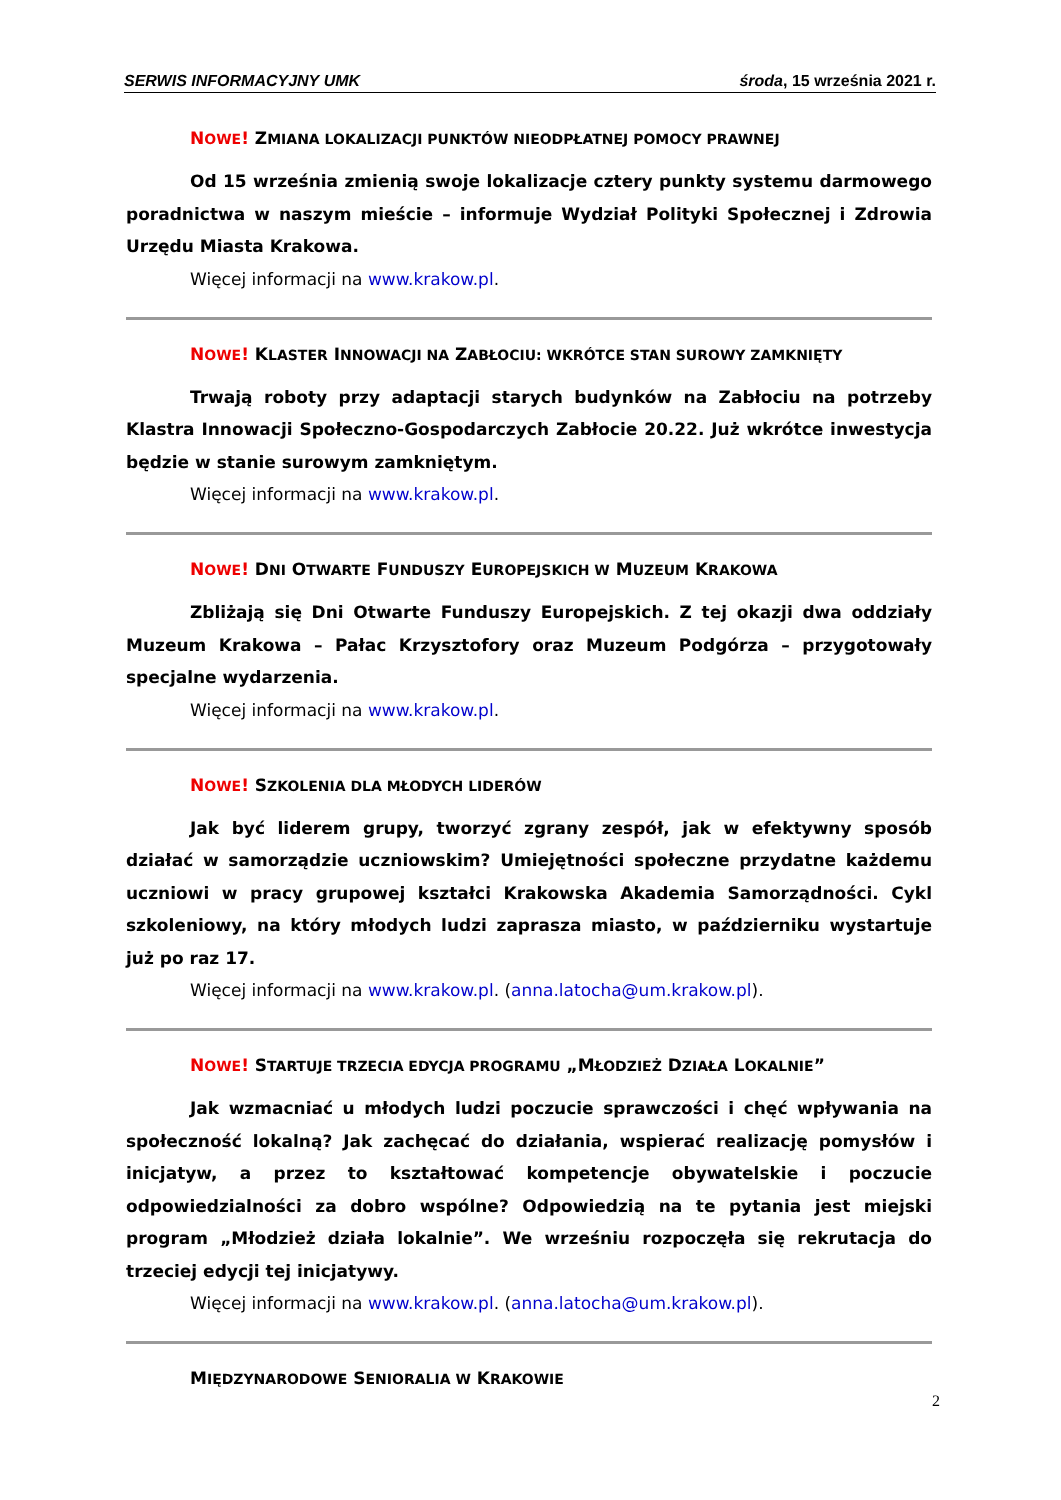SERWIS INFORMACYJNY UMK środa, 15 września 2021 r.
NOWE! ZMIANA LOKALIZACJI PUNKTÓW NIEODPŁATNEJ POMOCY PRAWNEJ
Od 15 września zmienią swoje lokalizacje cztery punkty systemu darmowego poradnictwa w naszym mieście – informuje Wydział Polityki Społecznej i Zdrowia Urzędu Miasta Krakowa.
Więcej informacji na www.krakow.pl.
NOWE! KLASTER INNOWACJI NA ZABŁOCIU: WKRÓTCE STAN SUROWY ZAMKNIĘTY
Trwają roboty przy adaptacji starych budynków na Zabłociu na potrzeby Klastra Innowacji Społeczno-Gospodarczych Zabłocie 20.22. Już wkrótce inwestycja będzie w stanie surowym zamkniętym.
Więcej informacji na www.krakow.pl.
NOWE! DNI OTWARTE FUNDUSZY EUROPEJSKICH W MUZEUM KRAKOWA
Zbliżają się Dni Otwarte Funduszy Europejskich. Z tej okazji dwa oddziały Muzeum Krakowa – Pałac Krzysztofory oraz Muzeum Podgórza – przygotowały specjalne wydarzenia.
Więcej informacji na www.krakow.pl.
NOWE! SZKOLENIA DLA MŁODYCH LIDERÓW
Jak być liderem grupy, tworzyć zgrany zespół, jak w efektywny sposób działać w samorządzie uczniowskim? Umiejętności społeczne przydatne każdemu uczniowi w pracy grupowej kształci Krakowska Akademia Samorządności. Cykl szkoleniowy, na który młodych ludzi zaprasza miasto, w październiku wystartuje już po raz 17.
Więcej informacji na www.krakow.pl. (anna.latocha@um.krakow.pl).
NOWE! STARTUJE TRZECIA EDYCJA PROGRAMU „MŁODZIEŻ DZIAŁA LOKALNIE”
Jak wzmacniać u młodych ludzi poczucie sprawczości i chęć wpływania na społeczność lokalną? Jak zachęcać do działania, wspierać realizację pomysłów i inicjatyw, a przez to kształtować kompetencje obywatelskie i poczucie odpowiedzialności za dobro wspólne? Odpowiedzią na te pytania jest miejski program „Młodzież działa lokalnie”. We wrześniu rozpoczęła się rekrutacja do trzeciej edycji tej inicjatywy.
Więcej informacji na www.krakow.pl. (anna.latocha@um.krakow.pl).
MIĘDZYNARODOWE SENIORALIA W KRAKOWIE
2